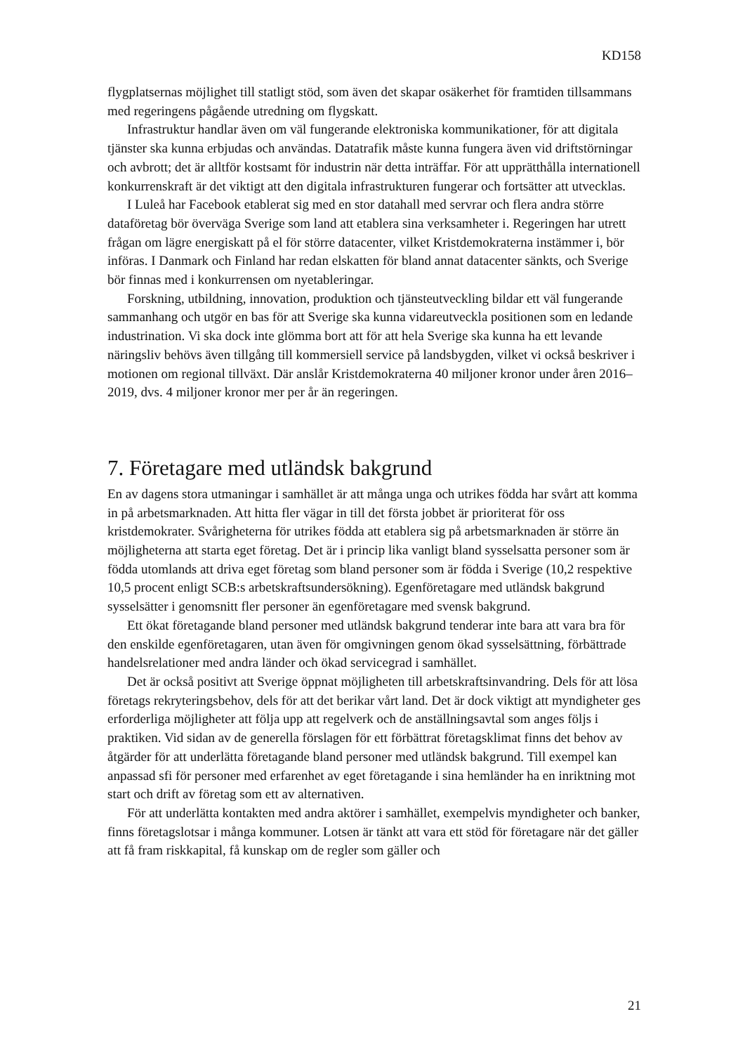KD158
flygplatsernas möjlighet till statligt stöd, som även det skapar osäkerhet för framtiden tillsammans med regeringens pågående utredning om flygskatt.
Infrastruktur handlar även om väl fungerande elektroniska kommunikationer, för att digitala tjänster ska kunna erbjudas och användas. Datatrafik måste kunna fungera även vid driftstörningar och avbrott; det är alltför kostsamt för industrin när detta inträffar. För att upprätthålla internationell konkurrenskraft är det viktigt att den digitala infrastrukturen fungerar och fortsätter att utvecklas.
I Luleå har Facebook etablerat sig med en stor datahall med servrar och flera andra större dataföretag bör överväga Sverige som land att etablera sina verksamheter i. Regeringen har utrett frågan om lägre energiskatt på el för större datacenter, vilket Kristdemokraterna instämmer i, bör införas. I Danmark och Finland har redan elskatten för bland annat datacenter sänkts, och Sverige bör finnas med i konkurrensen om nyetableringar.
Forskning, utbildning, innovation, produktion och tjänsteutveckling bildar ett väl fungerande sammanhang och utgör en bas för att Sverige ska kunna vidareutveckla positionen som en ledande industrination. Vi ska dock inte glömma bort att för att hela Sverige ska kunna ha ett levande näringsliv behövs även tillgång till kommersiell service på landsbygden, vilket vi också beskriver i motionen om regional tillväxt. Där anslår Kristdemokraterna 40 miljoner kronor under åren 2016–2019, dvs. 4 miljoner kronor mer per år än regeringen.
7. Företagare med utländsk bakgrund
En av dagens stora utmaningar i samhället är att många unga och utrikes födda har svårt att komma in på arbetsmarknaden. Att hitta fler vägar in till det första jobbet är prioriterat för oss kristdemokrater. Svårigheterna för utrikes födda att etablera sig på arbetsmarknaden är större än möjligheterna att starta eget företag. Det är i princip lika vanligt bland sysselsatta personer som är födda utomlands att driva eget företag som bland personer som är födda i Sverige (10,2 respektive 10,5 procent enligt SCB:s arbetskraftsundersökning). Egenföretagare med utländsk bakgrund sysselsätter i genomsnitt fler personer än egenföretagare med svensk bakgrund.
Ett ökat företagande bland personer med utländsk bakgrund tenderar inte bara att vara bra för den enskilde egenföretagaren, utan även för omgivningen genom ökad sysselsättning, förbättrade handelsrelationer med andra länder och ökad servicegrad i samhället.
Det är också positivt att Sverige öppnat möjligheten till arbetskraftsinvandring. Dels för att lösa företags rekryteringsbehov, dels för att det berikar vårt land. Det är dock viktigt att myndigheter ges erforderliga möjligheter att följa upp att regelverk och de anställningsavtal som anges följs i praktiken. Vid sidan av de generella förslagen för ett förbättrat företagsklimat finns det behov av åtgärder för att underlätta företagande bland personer med utländsk bakgrund. Till exempel kan anpassad sfi för personer med erfarenhet av eget företagande i sina hemländer ha en inriktning mot start och drift av företag som ett av alternativen.
För att underlätta kontakten med andra aktörer i samhället, exempelvis myndigheter och banker, finns företagslotsar i många kommuner. Lotsen är tänkt att vara ett stöd för företagare när det gäller att få fram riskkapital, få kunskap om de regler som gäller och
21